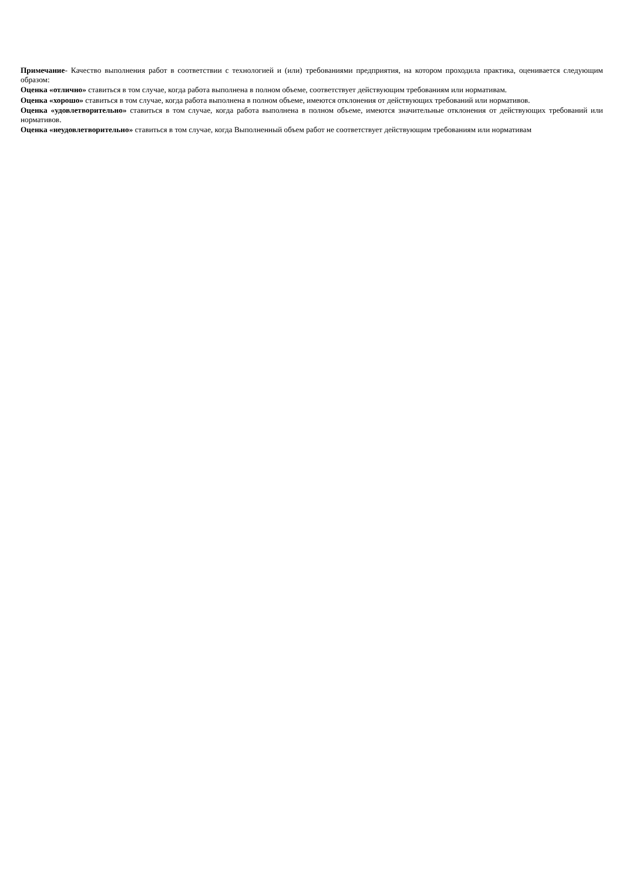Примечание- Качество выполнения работ в соответствии с технологией и (или) требованиями предприятия, на котором проходила практика, оценивается следующим образом:
Оценка «отлично» ставиться в том случае, когда работа выполнена в полном объеме, соответствует действующим требованиям или нормативам.
Оценка «хорошо» ставиться в том случае, когда работа выполнена в полном объеме, имеются отклонения от действующих требований или нормативов.
Оценка «удовлетворительно» ставиться в том случае, когда работа выполнена в полном объеме, имеются значительные отклонения от действующих требований или нормативов.
Оценка «неудовлетворительно» ставиться в том случае, когда Выполненный объем работ не соответствует действующим требованиям или нормативам